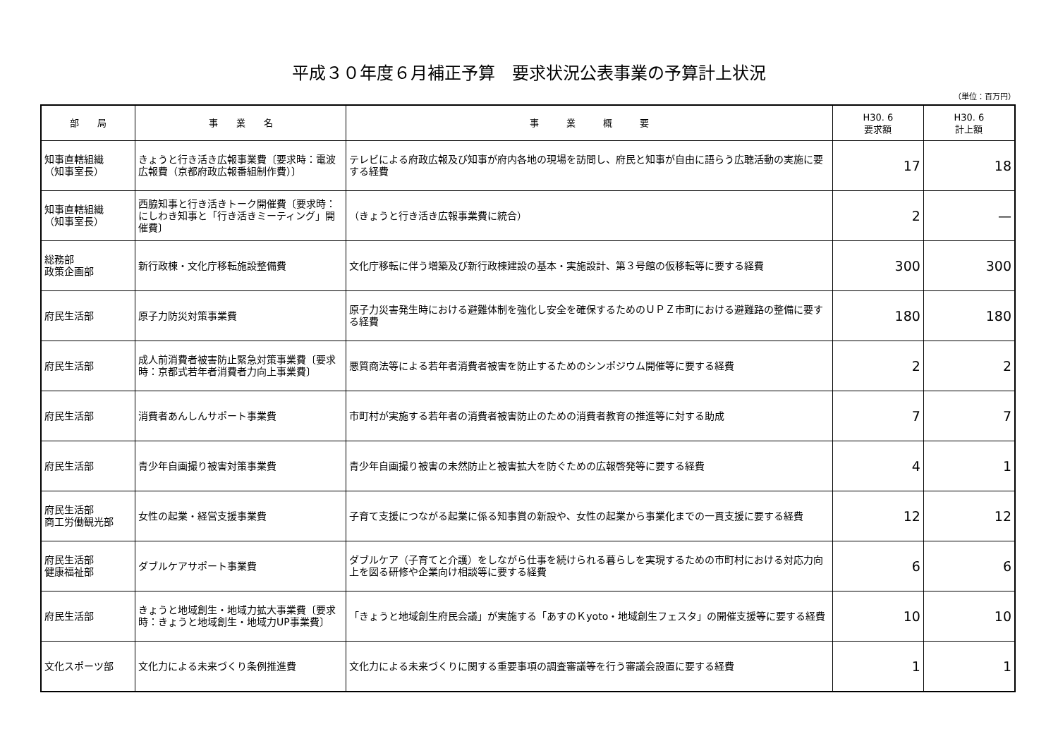平成３０年度６月補正予算　要求状況公表事業の予算計上状況
（単位：百万円）
| 部 局 | 事 業 名 | 事 業 概 要 | H30. 6 要求額 | H30. 6 計上額 |
| --- | --- | --- | --- | --- |
| 知事直轄組織 （知事室長） | きょうと行き活き広報事業費〔要求時：電波広報費（京都府政広報番組制作費）〕 | テレビによる府政広報及び知事が府内各地の現場を訪問し、府民と知事が自由に語らう広聴活動の実施に要する経費 | 17 | 18 |
| 知事直轄組織 （知事室長） | 西脇知事と行き活きトーク開催費〔要求時：にしわき知事と「行き活きミーティング」開催費〕 | （きょうと行き活き広報事業費に統合） | 2 | — |
| 総務部 政策企画部 | 新行政棟・文化庁移転施設整備費 | 文化庁移転に伴う増築及び新行政棟建設の基本・実施設計、第３号館の仮移転等に要する経費 | 300 | 300 |
| 府民生活部 | 原子力防災対策事業費 | 原子力災害発生時における避難体制を強化し安全を確保するためのＵＰＺ市町における避難路の整備に要する経費 | 180 | 180 |
| 府民生活部 | 成人前消費者被害防止緊急対策事業費〔要求時：京都式若年者消費者力向上事業費〕 | 悪質商法等による若年者消費者被害を防止するためのシンポジウム開催等に要する経費 | 2 | 2 |
| 府民生活部 | 消費者あんしんサポート事業費 | 市町村が実施する若年者の消費者被害防止のための消費者教育の推進等に対する助成 | 7 | 7 |
| 府民生活部 | 青少年自画撮り被害対策事業費 | 青少年自画撮り被害の未然防止と被害拡大を防ぐための広報啓発等に要する経費 | 4 | 1 |
| 府民生活部 商工労働観光部 | 女性の起業・経営支援事業費 | 子育て支援につながる起業に係る知事賞の新設や、女性の起業から事業化までの一貫支援に要する経費 | 12 | 12 |
| 府民生活部 健康福祉部 | ダブルケアサポート事業費 | ダブルケア（子育てと介護）をしながら仕事を続けられる暮らしを実現するための市町村における対応力向上を図る研修や企業向け相談等に要する経費 | 6 | 6 |
| 府民生活部 | きょうと地域創生・地域力拡大事業費〔要求時：きょうと地域創生・地域力UP事業費〕 | 「きょうと地域創生府民会議」が実施する「あすのＫyoto・地域創生フェスタ」の開催支援等に要する経費 | 10 | 10 |
| 文化スポーツ部 | 文化力による未来づくり条例推進費 | 文化力による未来づくりに関する重要事項の調査審議等を行う審議会設置に要する経費 | 1 | 1 |